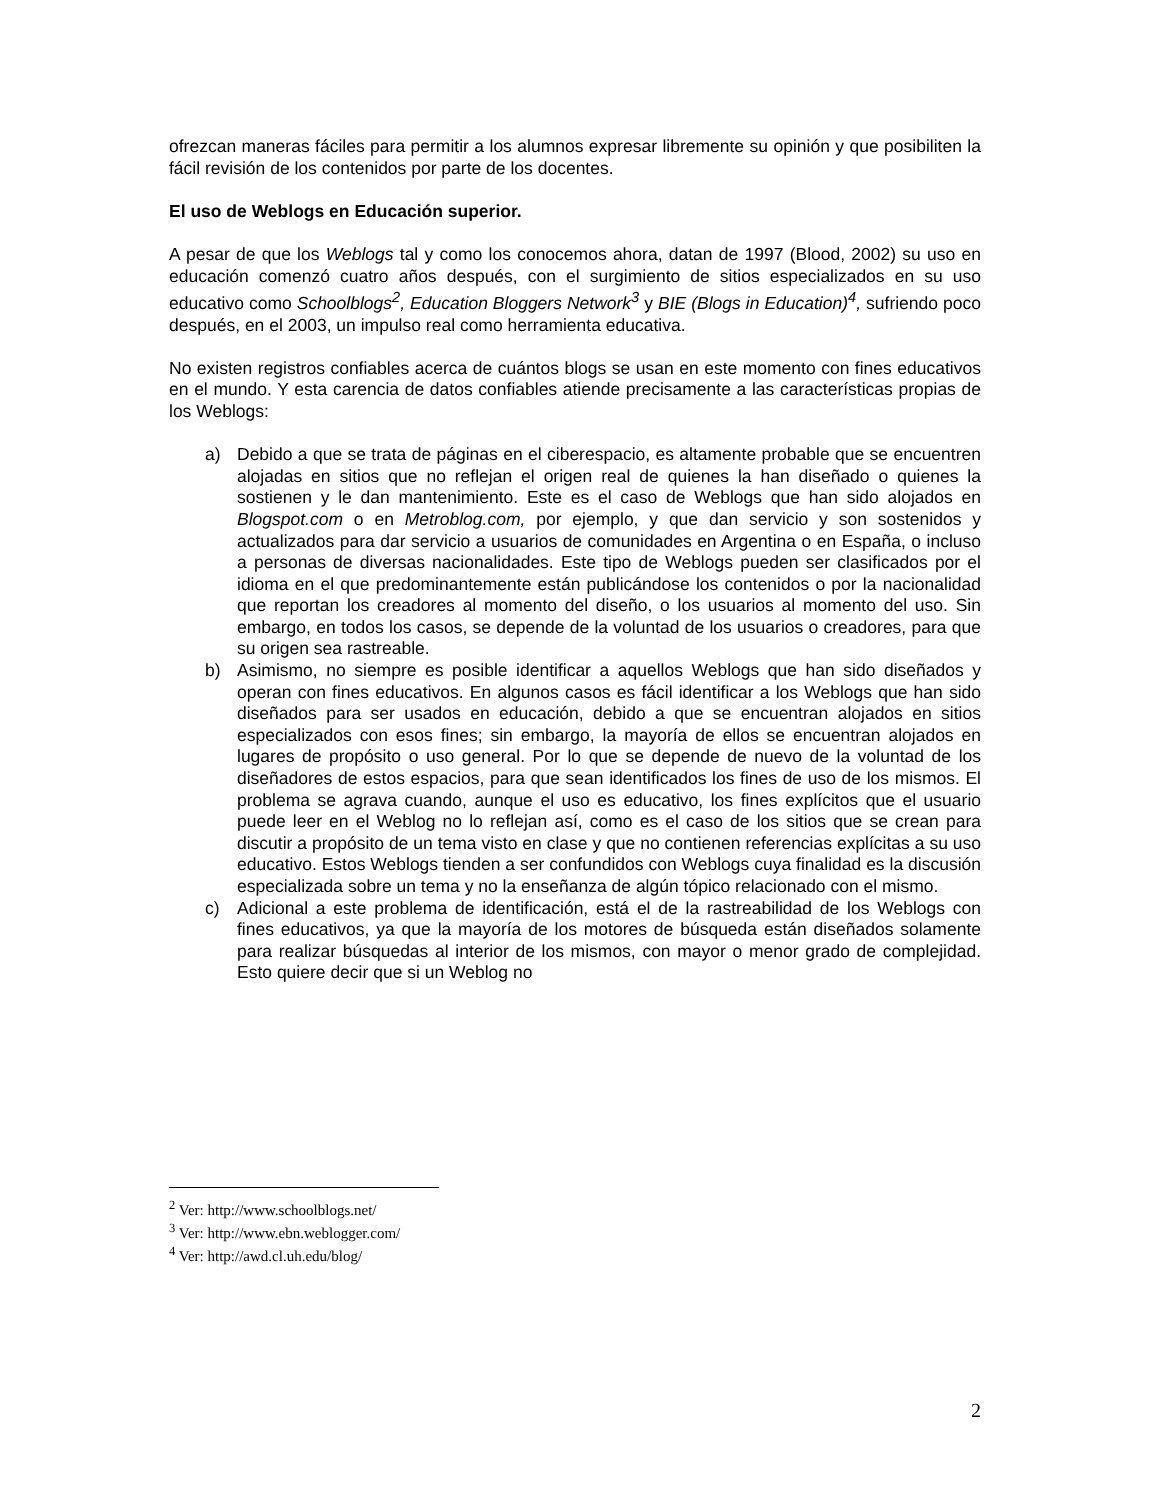ofrezcan maneras fáciles para permitir a los alumnos expresar libremente su opinión y que posibiliten la fácil revisión de los contenidos por parte de los docentes.
El uso de Weblogs en Educación superior.
A pesar de que los Weblogs tal y como los conocemos ahora, datan de 1997 (Blood, 2002) su uso en educación comenzó cuatro años después, con el surgimiento de sitios especializados en su uso educativo como Schoolblogs<sup>2</sup>, Education Bloggers Network<sup>3</sup> y BIE (Blogs in Education)<sup>4</sup>, sufriendo poco después, en el 2003, un impulso real como herramienta educativa.
No existen registros confiables acerca de cuántos blogs se usan en este momento con fines educativos en el mundo. Y esta carencia de datos confiables atiende precisamente a las características propias de los Weblogs:
a) Debido a que se trata de páginas en el ciberespacio, es altamente probable que se encuentren alojadas en sitios que no reflejan el origen real de quienes la han diseñado o quienes la sostienen y le dan mantenimiento. Este es el caso de Weblogs que han sido alojados en Blogspot.com o en Metroblog.com, por ejemplo, y que dan servicio y son sostenidos y actualizados para dar servicio a usuarios de comunidades en Argentina o en España, o incluso a personas de diversas nacionalidades. Este tipo de Weblogs pueden ser clasificados por el idioma en el que predominantemente están publicándose los contenidos o por la nacionalidad que reportan los creadores al momento del diseño, o los usuarios al momento del uso. Sin embargo, en todos los casos, se depende de la voluntad de los usuarios o creadores, para que su origen sea rastreable.
b) Asimismo, no siempre es posible identificar a aquellos Weblogs que han sido diseñados y operan con fines educativos. En algunos casos es fácil identificar a los Weblogs que han sido diseñados para ser usados en educación, debido a que se encuentran alojados en sitios especializados con esos fines; sin embargo, la mayoría de ellos se encuentran alojados en lugares de propósito o uso general. Por lo que se depende de nuevo de la voluntad de los diseñadores de estos espacios, para que sean identificados los fines de uso de los mismos. El problema se agrava cuando, aunque el uso es educativo, los fines explícitos que el usuario puede leer en el Weblog no lo reflejan así, como es el caso de los sitios que se crean para discutir a propósito de un tema visto en clase y que no contienen referencias explícitas a su uso educativo. Estos Weblogs tienden a ser confundidos con Weblogs cuya finalidad es la discusión especializada sobre un tema y no la enseñanza de algún tópico relacionado con el mismo.
c) Adicional a este problema de identificación, está el de la rastreabilidad de los Weblogs con fines educativos, ya que la mayoría de los motores de búsqueda están diseñados solamente para realizar búsquedas al interior de los mismos, con mayor o menor grado de complejidad. Esto quiere decir que si un Weblog no
<sup>2</sup> Ver: http://www.schoolblogs.net/
<sup>3</sup> Ver: http://www.ebn.weblogger.com/
<sup>4</sup> Ver: http://awd.cl.uh.edu/blog/
2